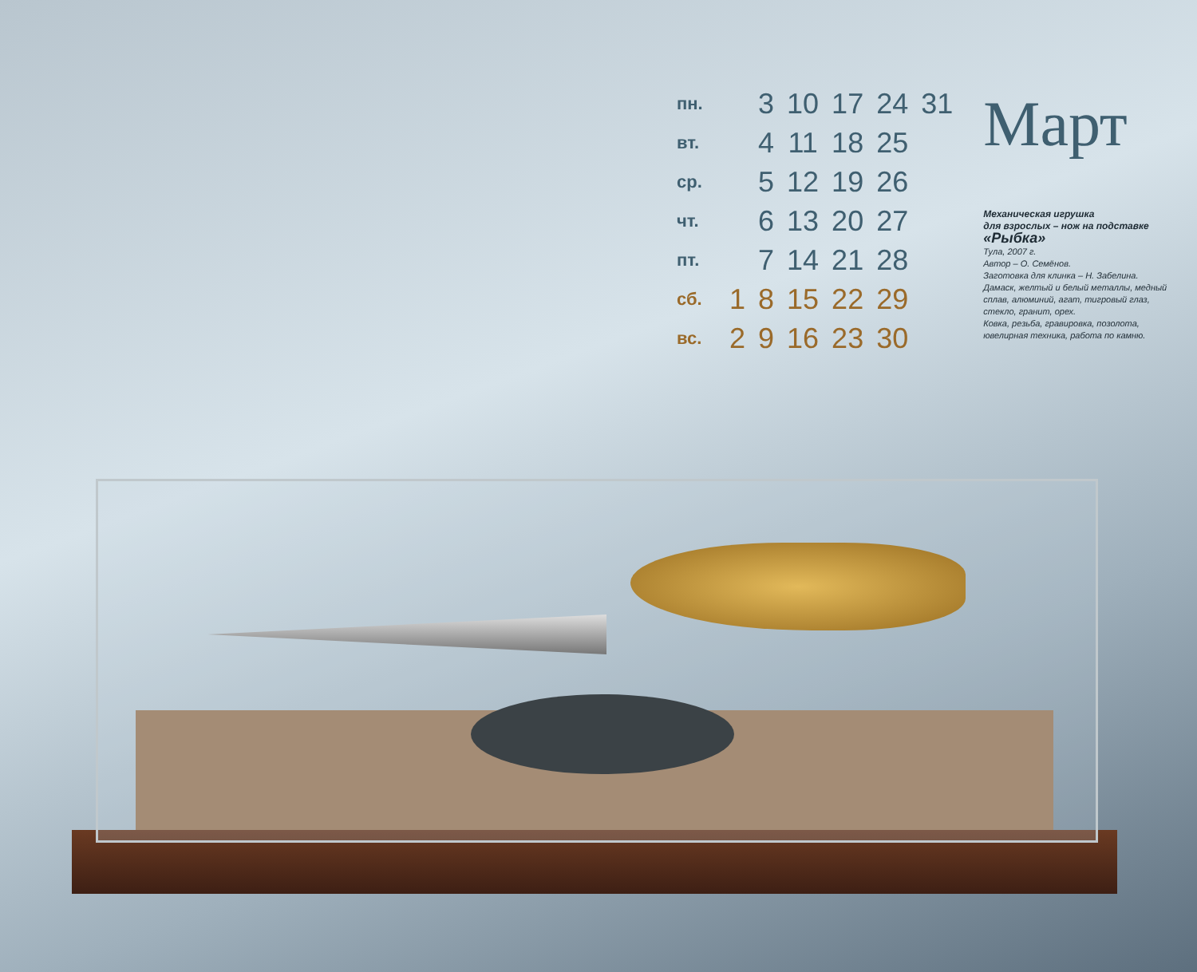| пн. | | 3 | 10 | 17 | 24 | 31 |
| вт. | | 4 | 11 | 18 | 25 | |
| ср. | | 5 | 12 | 19 | 26 | |
| чт. | | 6 | 13 | 20 | 27 | |
| пт. | | 7 | 14 | 21 | 28 | |
| сб. | 1 | 8 | 15 | 22 | 29 | |
| вс. | 2 | 9 | 16 | 23 | 30 | |
Март
Механическая игрушка
для взрослых – нож на подставке
«Рыбка»
Тула, 2007 г.
Автор – О. Семёнов.
Заготовка для клинка – Н. Забелина.
Дамаск, желтый и белый металлы, медный сплав, алюминий, агат, тигровый глаз, стекло, гранит, орех.
Ковка, резьба, гравировка, позолота, ювелирная техника, работа по камню.